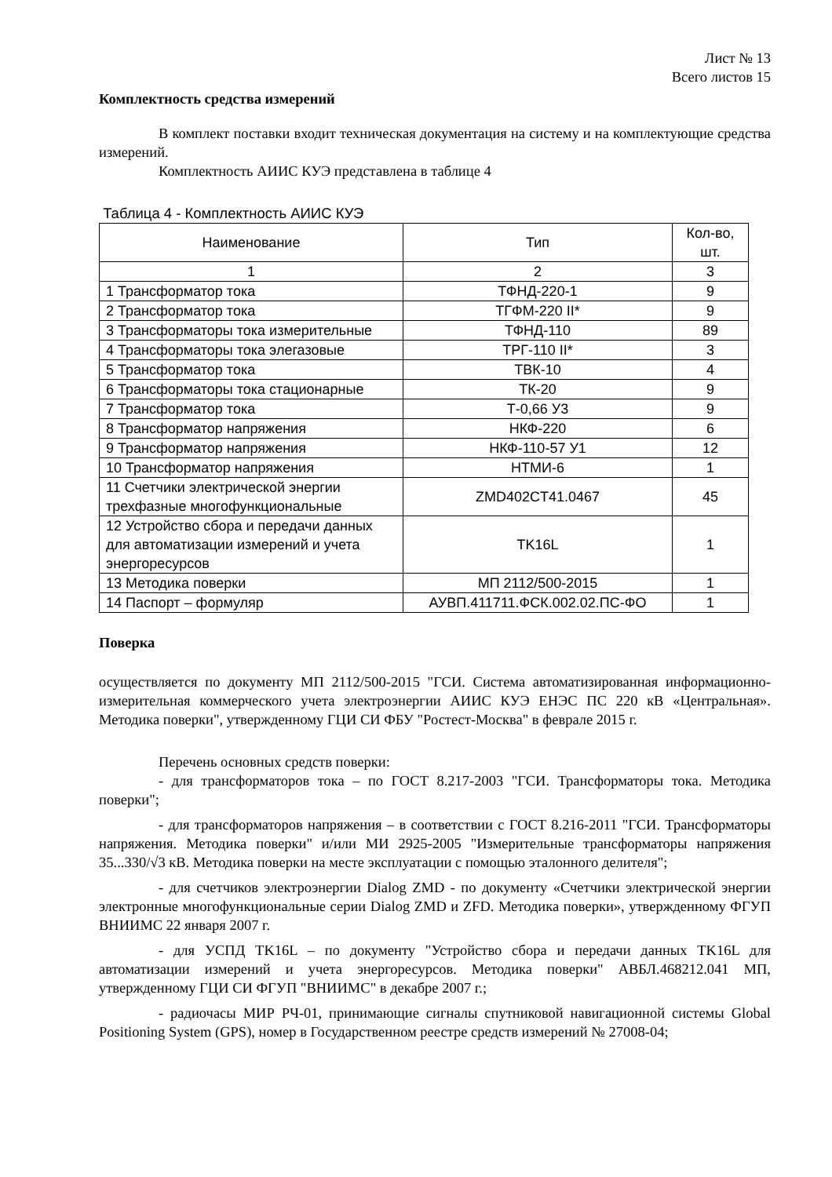Лист № 13
Всего листов 15
Комплектность средства измерений
В комплект поставки входит техническая документация на систему и на комплектующие средства измерений.
Комплектность АИИС КУЭ представлена в таблице 4
Таблица 4 - Комплектность АИИС КУЭ
| Наименование | Тип | Кол-во, шт. |
| --- | --- | --- |
| 1 | 2 | 3 |
| 1 Трансформатор тока | ТФНД-220-1 | 9 |
| 2 Трансформатор тока | ТГФМ-220 II* | 9 |
| 3 Трансформаторы тока измерительные | ТФНД-110 | 89 |
| 4 Трансформаторы тока элегазовые | ТРГ-110 II* | 3 |
| 5 Трансформатор тока | ТВК-10 | 4 |
| 6 Трансформаторы тока стационарные | ТК-20 | 9 |
| 7 Трансформатор тока | Т-0,66 У3 | 9 |
| 8 Трансформатор напряжения | НКФ-220 | 6 |
| 9 Трансформатор напряжения | НКФ-110-57 У1 | 12 |
| 10 Трансформатор напряжения | НТМИ-6 | 1 |
| 11 Счетчики электрической энергии трехфазные многофункциональные | ZMD402CT41.0467 | 45 |
| 12 Устройство сбора и передачи данных для автоматизации измерений и учета энергоресурсов | TK16L | 1 |
| 13 Методика поверки | МП 2112/500-2015 | 1 |
| 14 Паспорт – формуляр | АУВП.411711.ФСК.002.02.ПС-ФО | 1 |
Поверка
осуществляется по документу МП 2112/500-2015 "ГСИ. Система автоматизированная информационно-измерительная коммерческого учета электроэнергии АИИС КУЭ ЕНЭС ПС 220 кВ «Центральная». Методика поверки", утвержденному ГЦИ СИ ФБУ "Ростест-Москва" в феврале 2015 г.
Перечень основных средств поверки:
- для трансформаторов тока – по ГОСТ 8.217-2003 "ГСИ. Трансформаторы тока. Методика поверки";
- для трансформаторов напряжения – в соответствии с ГОСТ 8.216-2011 "ГСИ. Трансформаторы напряжения. Методика поверки" и/или МИ 2925-2005 "Измерительные трансформаторы напряжения 35...330/√3 кВ. Методика поверки на месте эксплуатации с помощью эталонного делителя";
- для счетчиков электроэнергии Dialog ZMD - по документу «Счетчики электрической энергии электронные многофункциональные серии Dialog ZMD и ZFD. Методика поверки», утвержденному ФГУП ВНИИМС 22 января 2007 г.
- для УСПД TK16L – по документу "Устройство сбора и передачи данных TK16L для автоматизации измерений и учета энергоресурсов. Методика поверки" АВБЛ.468212.041 МП, утвержденному ГЦИ СИ ФГУП "ВНИИМС" в декабре 2007 г.;
- радиочасы МИР РЧ-01, принимающие сигналы спутниковой навигационной системы Global Positioning System (GPS), номер в Государственном реестре средств измерений № 27008-04;